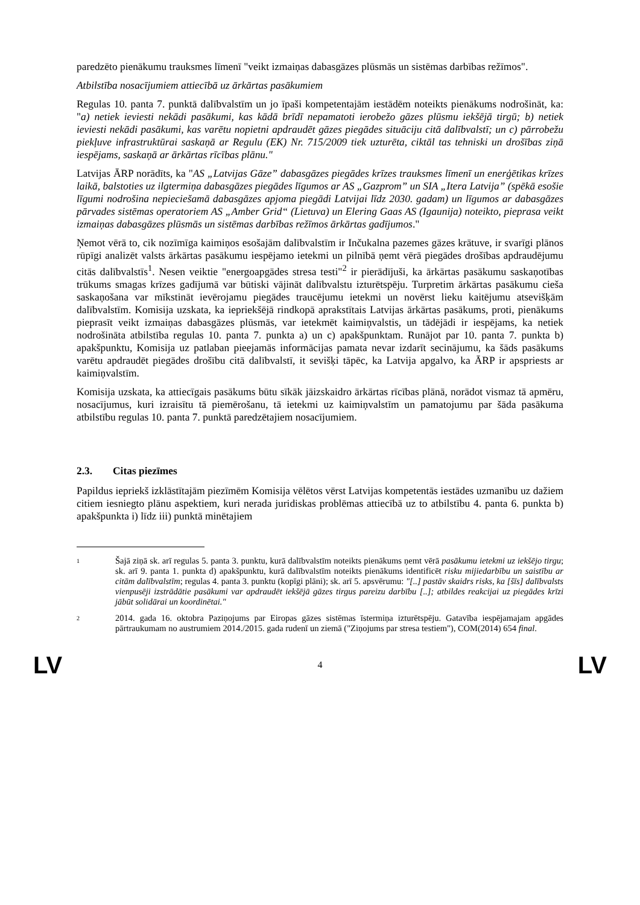paredzēto pienākumu trauksmes līmenī "veikt izmaiņas dabasgāzes plūsmās un sistēmas darbības režīmos".
Atbilstība nosacījumiem attiecībā uz ārkārtas pasākumiem
Regulas 10. panta 7. punktā dalībvalstīm un jo īpaši kompetentajām iestādēm noteikts pienākums nodrošināt, ka: "a) netiek ieviesti nekādi pasākumi, kas kādā brīdī nepamatoti ierobežo gāzes plūsmu iekšējā tirgū; b) netiek ieviesti nekādi pasākumi, kas varētu nopietni apdraudēt gāzes piegādes situāciju citā dalībvalstī; un c) pārrobežu piekļuve infrastruktūrai saskaņā ar Regulu (EK) Nr. 715/2009 tiek uzturēta, ciktāl tas tehniski un drošības ziņā iespējams, saskaņā ar ārkārtas rīcības plānu."
Latvijas ĀRP norādīts, ka "AS „Latvijas Gāze” dabasgāzes piegādes krīzes trauksmes līmenī un enerģētikas krīzes laikā, balstoties uz ilgtermiņa dabasgāzes piegādes līgumos ar AS „Gazprom” un SIA „Itera Latvija” (spēkā esošie līgumi nodrošina nepieciešamā dabasgāzes apjoma piegādi Latvijai līdz 2030. gadam) un līgumos ar dabasgāzes pārvades sistēmas operatoriem AS „Amber Grid“ (Lietuva) un Elering Gaas AS (Igaunija) noteikto, pieprasa veikt izmaiņas dabasgāzes plūsmās un sistēmas darbības režīmos ārkārtas gadījumos."
Ņemot vērā to, cik nozīmīga kaimiņos esošajām dalībvalstīm ir Inčukalna pazemes gāzes krātuve, ir svarīgi plānos rūpīgi analizēt valsts ārkārtas pasākumu iespējamo ietekmi un pilnībā ņemt vērā piegādes drošības apdraudējumu citās dalībvalstīs<sup>1</sup>. Nesen veiktie "energoapgādes stresa testi"<sup>2</sup> ir pierādījuši, ka ārkārtas pasākumu saskaņotības trūkums smagas krīzes gadījumā var būtiski vājināt dalībvalstu izturētspēju. Turpretim ārkārtas pasākumu cieša saskaņošana var mīkstināt ievērojamu piegādes traucējumu ietekmi un novērst lieku kaitējumu atsevišķām dalībvalstīm. Komisija uzskata, ka iepriekšējā rindkopā aprakstītais Latvijas ārkārtas pasākums, proti, pienākums pieprasīt veikt izmaiņas dabasgāzes plūsmās, var ietekmēt kaimiņvalstis, un tādējādi ir iespējams, ka netiek nodrošināta atbilstība regulas 10. panta 7. punkta a) un c) apakšpunktam. Runājot par 10. panta 7. punkta b) apakšpunktu, Komisija uz patlaban pieejamās informācijas pamata nevar izdarīt secinājumu, ka šāds pasākums varētu apdraudēt piegādes drošību citā dalībvalstī, it sevišķi tāpēc, ka Latvija apgalvo, ka ĀRP ir apspriests ar kaimiņvalstīm.
Komisija uzskata, ka attiecīgais pasākums būtu sīkāk jāizskaidro ārkārtas rīcības plānā, norādot vismaz tā apmēru, nosacījumus, kuri izraisītu tā piemērošanu, tā ietekmi uz kaimiņvalstīm un pamatojumu par šāda pasākuma atbilstību regulas 10. panta 7. punktā paredzētajiem nosacījumiem.
2.3. Citas piezīmes
Papildus iepriekš izklāstītajām piezīmēm Komisija vēlētos vērst Latvijas kompetentās iestādes uzmanību uz dažiem citiem iesniegto plānu aspektiem, kuri nerada juridiskas problēmas attiecībā uz to atbilstību 4. panta 6. punkta b) apakšpunkta i) līdz iii) punktā minētajiem
1
Šajā ziņā sk. arī regulas 5. panta 3. punktu, kurā dalībvalstīm noteikts pienākums ņemt vērā pasākumu ietekmi uz iekšējo tirgu; sk. arī 9. panta 1. punkta d) apakšpunktu, kurā dalībvalstīm noteikts pienākums identificēt risku mijiedarbību un saistību ar citām dalībvalstīm; regulas 4. panta 3. punktu (kopīgi plāni); sk. arī 5. apsvērumu: "[..] pastāv skaidrs risks, ka [šīs] dalībvalsts vienpusēji izstrādātie pasākumi var apdraudēt iekšējā gāzes tirgus pareizu darbību [..]; atbildes reakcijai uz piegādes krīzi jābūt solidārai un koordinētai."
2
2014. gada 16. oktobra Paziņojums par Eiropas gāzes sistēmas īstermiņa izturētspēju. Gatavība iespējamajam apgādes pārtraukumam no austrumiem 2014./2015. gada rudenī un ziemā ("Ziņojums par stresa testiem"), COM(2014) 654 final.
LV 4 LV